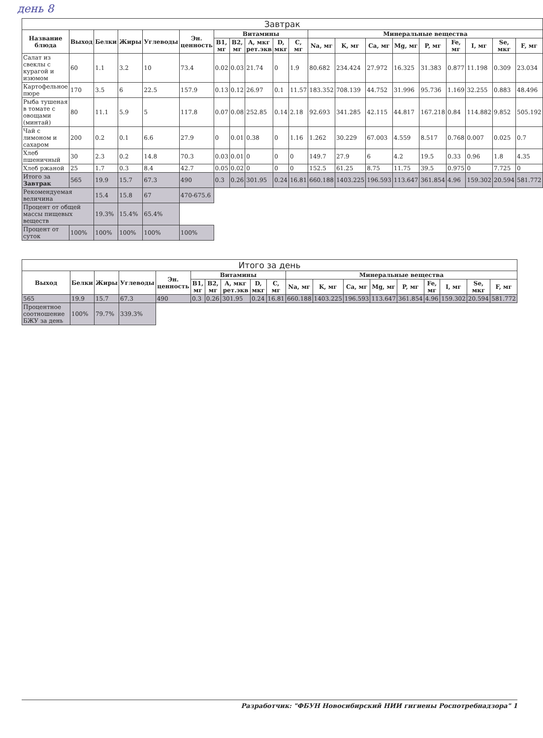день 8
| Завтрак | | | | | | | | | | | | | | | | | | | |
| --- | --- | --- | --- | --- | --- | --- | --- | --- | --- | --- | --- | --- | --- | --- | --- | --- | --- | --- | --- |
| Название блюда | Выход | Белки | Жиры | Углеводы | Эн. ценность | Витамины | | | | | Минеральные вещества | | | | | | | | |
| | | | | | | B1, мг | B2, мг | A, мкг рет.экв | D, мкг | C, мг | Na, мг | K, мг | Ca, мг | Mg, мг | P, мг | Fe, мг | I, мг | Se, мкг | F, мг |
| Салат из свеклы с курагой и изюмом | 60 | 1.1 | 3.2 | 10 | 73.4 | 0.02 | 0.03 | 21.74 | 0 | 1.9 | 80.682 | 234.424 | 27.972 | 16.325 | 31.383 | 0.877 | 11.198 | 0.309 | 23.034 |
| Картофельное пюре | 170 | 3.5 | 6 | 22.5 | 157.9 | 0.13 | 0.12 | 26.97 | 0.1 | 11.57 | 183.352 | 708.139 | 44.752 | 31.996 | 95.736 | 1.169 | 32.255 | 0.883 | 48.496 |
| Рыба тушеная в томате с овощами (минтай) | 80 | 11.1 | 5.9 | 5 | 117.8 | 0.07 | 0.08 | 252.85 | 0.14 | 2.18 | 92.693 | 341.285 | 42.115 | 44.817 | 167.218 | 0.84 | 114.882 | 9.852 | 505.192 |
| Чай с лимоном и сахаром | 200 | 0.2 | 0.1 | 6.6 | 27.9 | 0 | 0.01 | 0.38 | 0 | 1.16 | 1.262 | 30.229 | 67.003 | 4.559 | 8.517 | 0.768 | 0.007 | 0.025 | 0.7 |
| Хлеб пшеничный | 30 | 2.3 | 0.2 | 14.8 | 70.3 | 0.03 | 0.01 | 0 | 0 | 0 | 149.7 | 27.9 | 6 | 4.2 | 19.5 | 0.33 | 0.96 | 1.8 | 4.35 |
| Хлеб ржаной | 25 | 1.7 | 0.3 | 8.4 | 42.7 | 0.05 | 0.02 | 0 | 0 | 0 | 152.5 | 61.25 | 8.75 | 11.75 | 39.5 | 0.975 | 0 | 7.725 | 0 |
| Итого за Завтрак | 565 | 19.9 | 15.7 | 67.3 | 490 | 0.3 | 0.26 | 301.95 | 0.24 | 16.81 | 660.188 | 1403.225 | 196.593 | 113.647 | 361.854 | 4.96 | 159.302 | 20.594 | 581.772 |
| Рекомендуемая величина | | 15.4 | 15.8 | 67 | 470-675.6 | | | | | | | | | | | | | | |
| Процент от общей массы пищевых веществ | | 19.3% | 15.4% | 65.4% | | | | | | | | | | | | | | | |
| Процент от суток | 100% | 100% | 100% | 100% | 100% | | | | | | | | | | | | | | |
| Итого за день | | | | | | | | | | | | | | | | | | |
| --- | --- | --- | --- | --- | --- | --- | --- | --- | --- | --- | --- | --- | --- | --- | --- | --- | --- | --- |
| Выход | Белки | Жиры | Углеводы | Эн. ценность | Витамины | | | | | Минеральные вещества | | | | | | | | |
| | | | | | B1, мг | B2, мг | A, мкг рет.экв | D, мкг | C, мг | Na, мг | K, мг | Ca, мг | Mg, мг | P, мг | Fe, мг | I, мг | Se, мкг | F, мг |
| 565 | 19.9 | 15.7 | 67.3 | 490 | 0.3 | 0.26 | 301.95 | 0.24 | 16.81 | 660.188 | 1403.225 | 196.593 | 113.647 | 361.854 | 4.96 | 159.302 | 20.594 | 581.772 |
| Процентное соотношение БЖУ за день | 100% | 79.7% | 339.3% | | | | | | | | | | | | | | | |
Разработчик: "ФБУН Новосибирский НИИ гигиены Роспотребнадзора" 1